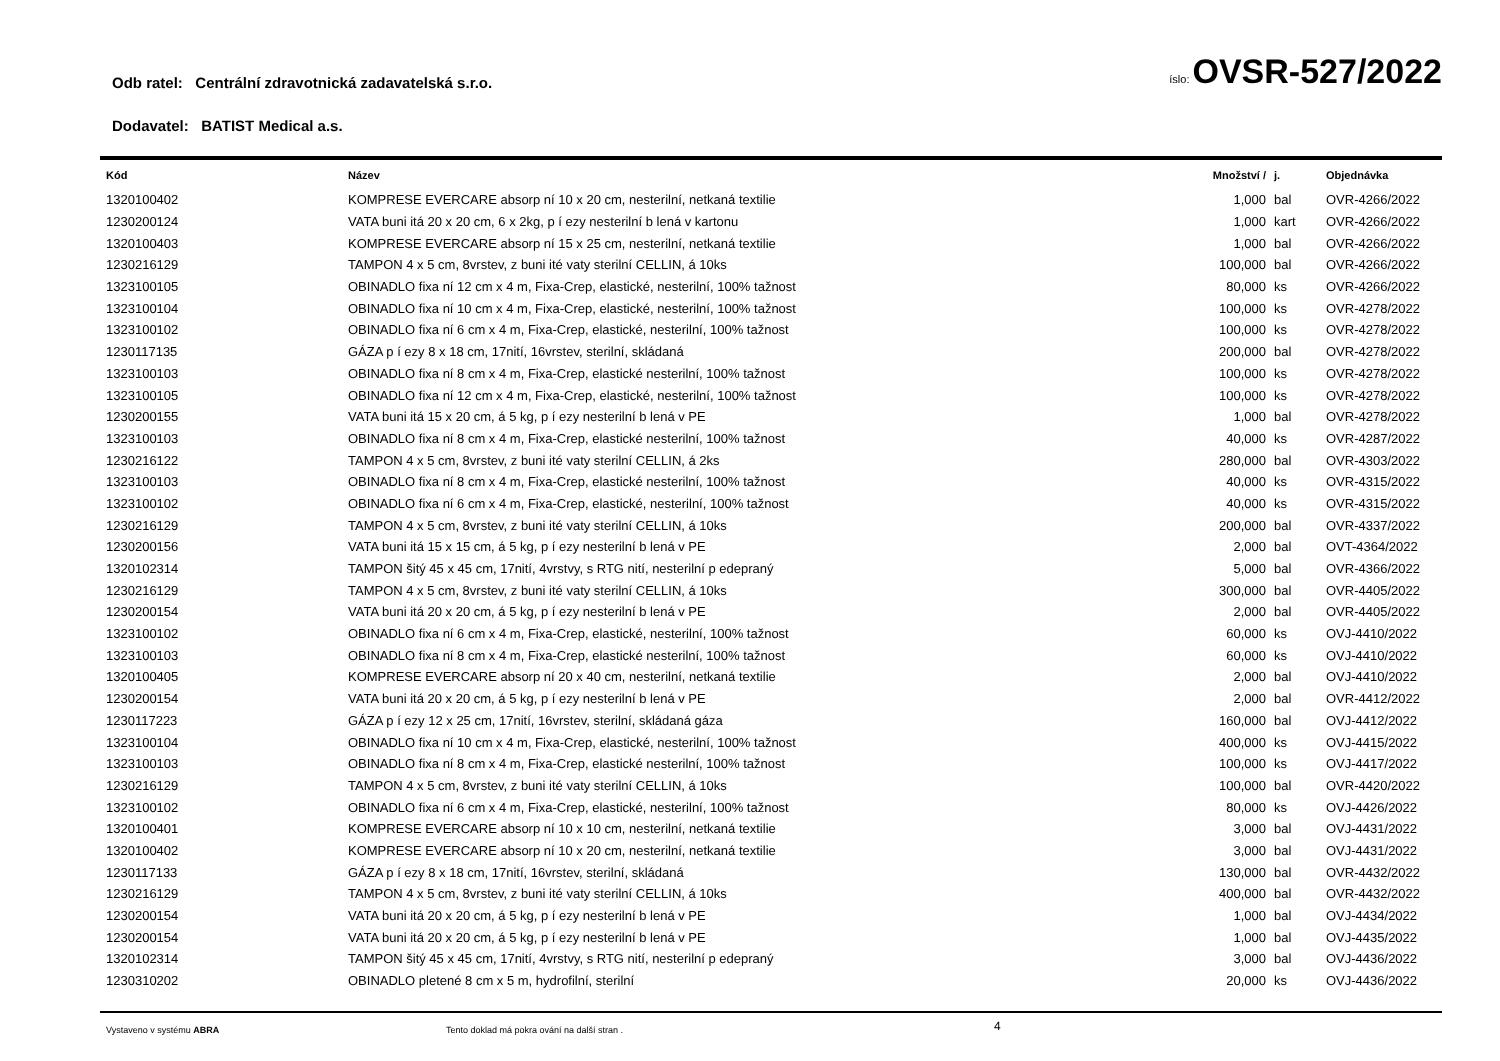Odb ratel: Centrální zdravotnická zadavatelská s.r.o.
íslo: OVSR-527/2022
Dodavatel: BATIST Medical a.s.
| Kód | Název | Množství / | j. | Objednávka |
| --- | --- | --- | --- | --- |
| 1320100402 | KOMPRESE EVERCARE absorp ní 10 x 20 cm, nesterilní, netkaná textilie | 1,000 | bal | OVR-4266/2022 |
| 1230200124 | VATA buni itá 20 x 20 cm, 6 x 2kg, p í ezy nesterilní b lená v kartonu | 1,000 | kart | OVR-4266/2022 |
| 1320100403 | KOMPRESE EVERCARE absorp ní 15 x 25 cm, nesterilní, netkaná textilie | 1,000 | bal | OVR-4266/2022 |
| 1230216129 | TAMPON 4 x 5 cm, 8vrstev, z buni ité vaty sterilní CELLIN, á 10ks | 100,000 | bal | OVR-4266/2022 |
| 1323100105 | OBINADLO fixa ní 12 cm x 4 m, Fixa-Crep, elastické, nesterilní, 100% tažnost | 80,000 | ks | OVR-4266/2022 |
| 1323100104 | OBINADLO fixa ní 10 cm x 4 m, Fixa-Crep, elastické, nesterilní, 100% tažnost | 100,000 | ks | OVR-4278/2022 |
| 1323100102 | OBINADLO fixa ní 6 cm x 4 m, Fixa-Crep, elastické, nesterilní, 100% tažnost | 100,000 | ks | OVR-4278/2022 |
| 1230117135 | GÁZA p í ezy 8 x 18 cm, 17nití, 16vrstev, sterilní, skládaná | 200,000 | bal | OVR-4278/2022 |
| 1323100103 | OBINADLO fixa ní 8 cm x 4 m, Fixa-Crep, elastické nesterilní, 100% tažnost | 100,000 | ks | OVR-4278/2022 |
| 1323100105 | OBINADLO fixa ní 12 cm x 4 m, Fixa-Crep, elastické, nesterilní, 100% tažnost | 100,000 | ks | OVR-4278/2022 |
| 1230200155 | VATA buni itá 15 x 20 cm, á 5 kg, p í ezy nesterilní b lená v PE | 1,000 | bal | OVR-4278/2022 |
| 1323100103 | OBINADLO fixa ní 8 cm x 4 m, Fixa-Crep, elastické nesterilní, 100% tažnost | 40,000 | ks | OVR-4287/2022 |
| 1230216122 | TAMPON 4 x 5 cm, 8vrstev, z buni ité vaty sterilní CELLIN, á 2ks | 280,000 | bal | OVR-4303/2022 |
| 1323100103 | OBINADLO fixa ní 8 cm x 4 m, Fixa-Crep, elastické nesterilní, 100% tažnost | 40,000 | ks | OVR-4315/2022 |
| 1323100102 | OBINADLO fixa ní 6 cm x 4 m, Fixa-Crep, elastické, nesterilní, 100% tažnost | 40,000 | ks | OVR-4315/2022 |
| 1230216129 | TAMPON 4 x 5 cm, 8vrstev, z buni ité vaty sterilní CELLIN, á 10ks | 200,000 | bal | OVR-4337/2022 |
| 1230200156 | VATA buni itá 15 x 15 cm, á 5 kg, p í ezy nesterilní b lená v PE | 2,000 | bal | OVT-4364/2022 |
| 1320102314 | TAMPON šitý 45 x 45 cm, 17nití, 4vrstvy, s RTG nití, nesterilní p edepraný | 5,000 | bal | OVR-4366/2022 |
| 1230216129 | TAMPON 4 x 5 cm, 8vrstev, z buni ité vaty sterilní CELLIN, á 10ks | 300,000 | bal | OVR-4405/2022 |
| 1230200154 | VATA buni itá 20 x 20 cm, á 5 kg, p í ezy nesterilní b lená v PE | 2,000 | bal | OVR-4405/2022 |
| 1323100102 | OBINADLO fixa ní 6 cm x 4 m, Fixa-Crep, elastické, nesterilní, 100% tažnost | 60,000 | ks | OVJ-4410/2022 |
| 1323100103 | OBINADLO fixa ní 8 cm x 4 m, Fixa-Crep, elastické nesterilní, 100% tažnost | 60,000 | ks | OVJ-4410/2022 |
| 1320100405 | KOMPRESE EVERCARE absorp ní 20 x 40 cm, nesterilní, netkaná textilie | 2,000 | bal | OVJ-4410/2022 |
| 1230200154 | VATA buni itá 20 x 20 cm, á 5 kg, p í ezy nesterilní b lená v PE | 2,000 | bal | OVR-4412/2022 |
| 1230117223 | GÁZA p í ezy 12 x 25 cm, 17nití, 16vrstev, sterilní, skládaná gáza | 160,000 | bal | OVJ-4412/2022 |
| 1323100104 | OBINADLO fixa ní 10 cm x 4 m, Fixa-Crep, elastické, nesterilní, 100% tažnost | 400,000 | ks | OVJ-4415/2022 |
| 1323100103 | OBINADLO fixa ní 8 cm x 4 m, Fixa-Crep, elastické nesterilní, 100% tažnost | 100,000 | ks | OVJ-4417/2022 |
| 1230216129 | TAMPON 4 x 5 cm, 8vrstev, z buni ité vaty sterilní CELLIN, á 10ks | 100,000 | bal | OVR-4420/2022 |
| 1323100102 | OBINADLO fixa ní 6 cm x 4 m, Fixa-Crep, elastické, nesterilní, 100% tažnost | 80,000 | ks | OVJ-4426/2022 |
| 1320100401 | KOMPRESE EVERCARE absorp ní 10 x 10 cm, nesterilní, netkaná textilie | 3,000 | bal | OVJ-4431/2022 |
| 1320100402 | KOMPRESE EVERCARE absorp ní 10 x 20 cm, nesterilní, netkaná textilie | 3,000 | bal | OVJ-4431/2022 |
| 1230117133 | GÁZA p í ezy 8 x 18 cm, 17nití, 16vrstev, sterilní, skládaná | 130,000 | bal | OVR-4432/2022 |
| 1230216129 | TAMPON 4 x 5 cm, 8vrstev, z buni ité vaty sterilní CELLIN, á 10ks | 400,000 | bal | OVR-4432/2022 |
| 1230200154 | VATA buni itá 20 x 20 cm, á 5 kg, p í ezy nesterilní b lená v PE | 1,000 | bal | OVJ-4434/2022 |
| 1230200154 | VATA buni itá 20 x 20 cm, á 5 kg, p í ezy nesterilní b lená v PE | 1,000 | bal | OVJ-4435/2022 |
| 1320102314 | TAMPON šitý 45 x 45 cm, 17nití, 4vrstvy, s RTG nití, nesterilní p edepraný | 3,000 | bal | OVJ-4436/2022 |
| 1230310202 | OBINADLO pletené 8 cm x 5 m, hydrofilní, sterilní | 20,000 | ks | OVJ-4436/2022 |
Vystaveno v systému ABRA Tento doklad má pokra ování na další stran . 4